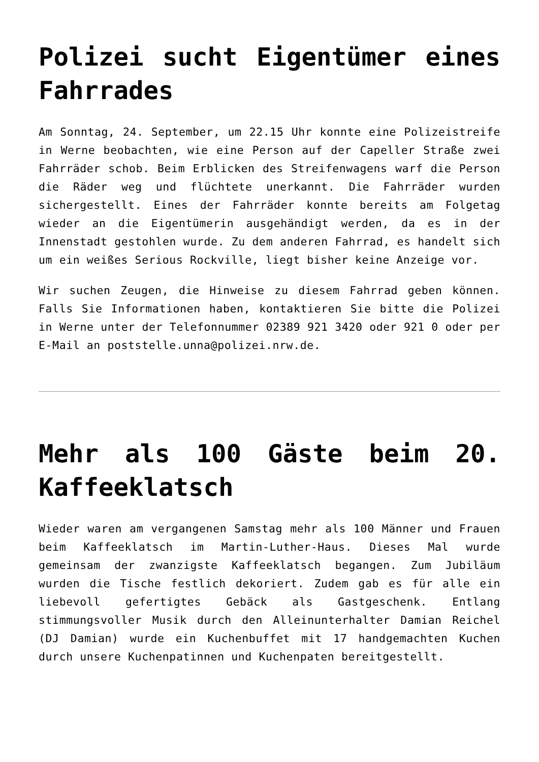Polizei sucht Eigentümer eines Fahrrades
Am Sonntag, 24. September, um 22.15 Uhr konnte eine Polizeistreife in Werne beobachten, wie eine Person auf der Capeller Straße zwei Fahrräder schob. Beim Erblicken des Streifenwagens warf die Person die Räder weg und flüchtete unerkannt. Die Fahrräder wurden sichergestellt. Eines der Fahrräder konnte bereits am Folgetag wieder an die Eigentümerin ausgehändigt werden, da es in der Innenstadt gestohlen wurde. Zu dem anderen Fahrrad, es handelt sich um ein weißes Serious Rockville, liegt bisher keine Anzeige vor.
Wir suchen Zeugen, die Hinweise zu diesem Fahrrad geben können. Falls Sie Informationen haben, kontaktieren Sie bitte die Polizei in Werne unter der Telefonnummer 02389 921 3420 oder 921 0 oder per E-Mail an poststelle.unna@polizei.nrw.de.
Mehr als 100 Gäste beim 20. Kaffeeklatsch
Wieder waren am vergangenen Samstag mehr als 100 Männer und Frauen beim Kaffeeklatsch im Martin-Luther-Haus. Dieses Mal wurde gemeinsam der zwanzigste Kaffeeklatsch begangen. Zum Jubiläum wurden die Tische festlich dekoriert. Zudem gab es für alle ein liebevoll gefertigtes Gebäck als Gastgeschenk. Entlang stimmungsvoller Musik durch den Alleinunterhalter Damian Reichel (DJ Damian) wurde ein Kuchenbuffet mit 17 handgemachten Kuchen durch unsere Kuchenpatinnen und Kuchenpaten bereitgestellt.